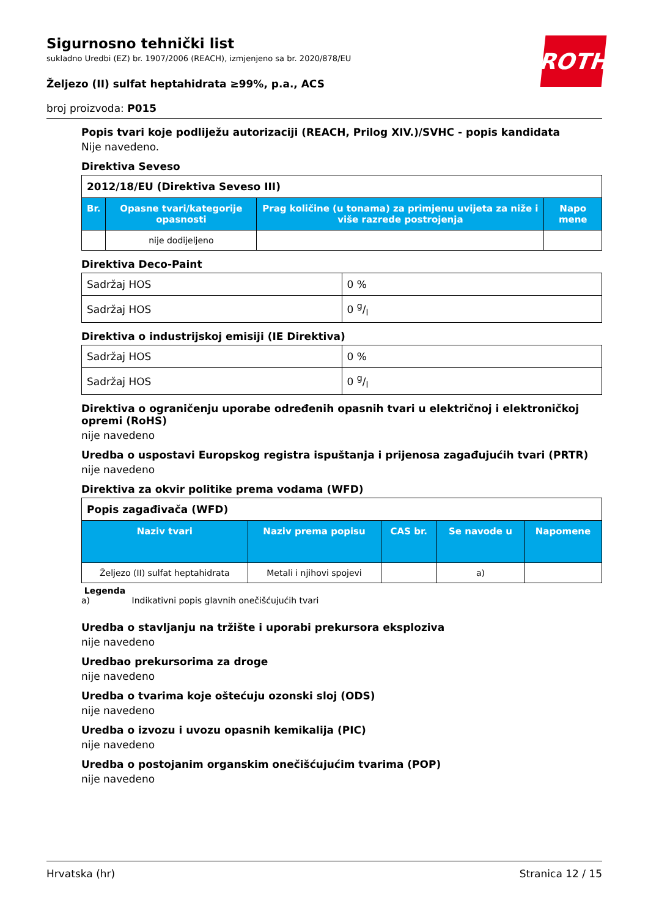ROTH
Sigurnosno tehnički list
sukladno Uredbi (EZ) br. 1907/2006 (REACH), izmjenjeno sa br. 2020/878/EU
Željezo (II) sulfat heptahidrata ≥99%, p.a., ACS
broj proizvoda: P015
Popis tvari koje podliježu autorizaciji (REACH, Prilog XIV.)/SVHC - popis kandidata
Nije navedeno.
Direktiva Seveso
| 2012/18/EU (Direktiva Seveso III) | | | |
| --- | --- | --- | --- |
| Br. | Opasne tvari/kategorije opasnosti | Prag količine (u tonama) za primjenu uvijeta za niže i više razrede postrojenja | Napo mene |
| | nije dodijeljeno | | |
Direktiva Deco-Paint
| Sadržaj HOS | 0 % |
| Sadržaj HOS | 0 g/l |
Direktiva o industrijskoj emisiji (IE Direktiva)
| Sadržaj HOS | 0 % |
| Sadržaj HOS | 0 g/l |
Direktiva o ograničenju uporabe određenih opasnih tvari u električnoj i elektroničkoj opremi (RoHS)
nije navedeno
Uredba o uspostavi Europskog registra ispuštanja i prijenosa zagađujućih tvari (PRTR)
nije navedeno
Direktiva za okvir politike prema vodama (WFD)
| Popis zagađivača (WFD) | | | | |
| --- | --- | --- | --- | --- |
| Naziv tvari | Naziv prema popisu | CAS br. | Se navode u | Napomene |
| Željezo (II) sulfat heptahidrata | Metali i njihovi spojevi | | a) | |
Legenda
a) Indikativni popis glavnih onečišćujućih tvari
Uredba o stavljanju na tržište i uporabi prekursora eksploziva
nije navedeno
Uredbao prekursorima za droge
nije navedeno
Uredba o tvarima koje oštećuju ozonski sloj (ODS)
nije navedeno
Uredba o izvozu i uvozu opasnih kemikalija (PIC)
nije navedeno
Uredba o postojanim organskim onečišćujućim tvarima (POP)
nije navedeno
Hrvatska (hr) Stranica 12 / 15